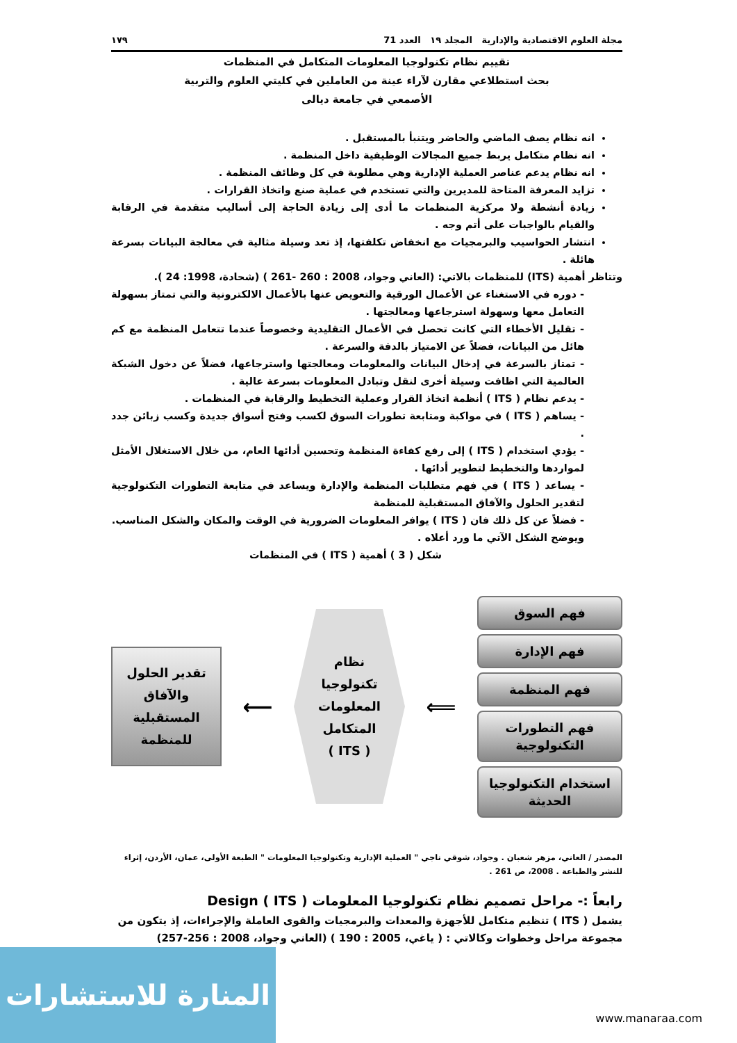مجلة العلوم الاقتصادية والإدارية المجلد ١٩ العدد 71 ١٧٩
تقييم نظام تكنولوجيا المعلومات المتكامل في المنظمات
بحث استطلاعي مقارن لآراء عينة من العاملين في كليتي العلوم والتربية
الأصمعي في جامعة ديالى
انه نظام يصف الماضي والحاضر ويتنبأ بالمستقبل .
انه نظام متكامل يربط جميع المجالات الوظيفية داخل المنظمة .
انه نظام يدعم عناصر العملية الإدارية وهي مطلوبة في كل وظائف المنظمة .
تزايد المعرفة المتاحة للمديرين والتي تستخدم في عملية صنع واتخاذ القرارات .
زيادة أنشطة ولا مركزية المنظمات ما أدى إلى زيادة الحاجة إلى أساليب متقدمة في الرقابة والقيام بالواجبات على أتم وجه .
انتشار الحواسيب والبرمجيات مع انخفاض تكلفتها، إذ تعد وسيلة مثالية في معالجة البيانات بسرعة هائلة .
وتتاظر أهمية (ITS) للمنظمات بالاتي: (العاني وجواد، 2008 : 260 -261 ) (شحادة، 1998: 24 ).
- دوره في الاستغناء عن الأعمال الورقية والتعويض عنها بالأعمال الالكترونية والتي تمتاز بسهولة التعامل معها وسهولة استرجاعها ومعالجتها .
- تقليل الأخطاء التي كانت تحصل في الأعمال التقليدية وخصوصاً عندما تتعامل المنظمة مع كم هائل من البيانات، فضلاً عن الامتياز بالدقة والسرعة .
- تمتاز بالسرعة في إدخال البيانات والمعلومات ومعالجتها واسترجاعها، فضلاً عن دخول الشبكة العالمية التي اظافت وسيلة أخرى لنقل وتبادل المعلومات بسرعة عالية .
- يدعم نظام ( ITS ) أنظمة اتخاذ القرار وعملية التخطيط والرقابة في المنظمات .
- يساهم ( ITS ) في مواكبة ومتابعة تطورات السوق لكسب وفتح أسواق جديدة وكسب زبائن جدد .
- يؤدي استخدام ( ITS ) إلى رفع كفاءة المنظمة وتحسين أدائها العام، من خلال الاستغلال الأمثل لمواردها والتخطيط لتطوير أدائها .
- يساعد ( ITS ) في فهم متطلبات المنظمة والإدارة ويساعد في متابعة التطورات التكنولوجية لتقدير الحلول والآفاق المستقبلية للمنظمة
- فضلاً عن كل ذلك فان ( ITS ) يوافر المعلومات الضرورية في الوقت والمكان والشكل المناسب.
ويوضح الشكل الآتي ما ورد أعلاه .
شكل ( 3 ) أهمية ( ITS ) في المنظمات
تقدير الحلول والآفاق المستقبلية للمنظمة
⟵
نظام
تكنولوجيا
المعلومات
المتكامل
( ITS )
⟸
فهم السوق
فهم الإدارة
فهم المنظمة
فهم التطورات التكنولوجية
استخدام التكنولوجيا الحديثة
المصدر / العاني، مزهر شعبان . وجواد، شوقي ناجي " العملية الإدارية وتكنولوجيا المعلومات " الطبعة الأولى، عمان، الأردن، إثراء للنشر والطباعة . 2008، ص 261 .
رابعاً :- مراحل تصميم نظام تكنولوجيا المعلومات Design ( ITS )
يشمل ( ITS ) تنظيم متكامل للأجهزة والمعدات والبرمجيات والقوى العاملة والإجراءات، إذ يتكون من مجموعة مراحل وخطوات وكالاتي : ( ياغي، 2005 : 190 ) (العاني وجواد، 2008 : 256-257)
المنارة للاستشارات
www.manaraa.com